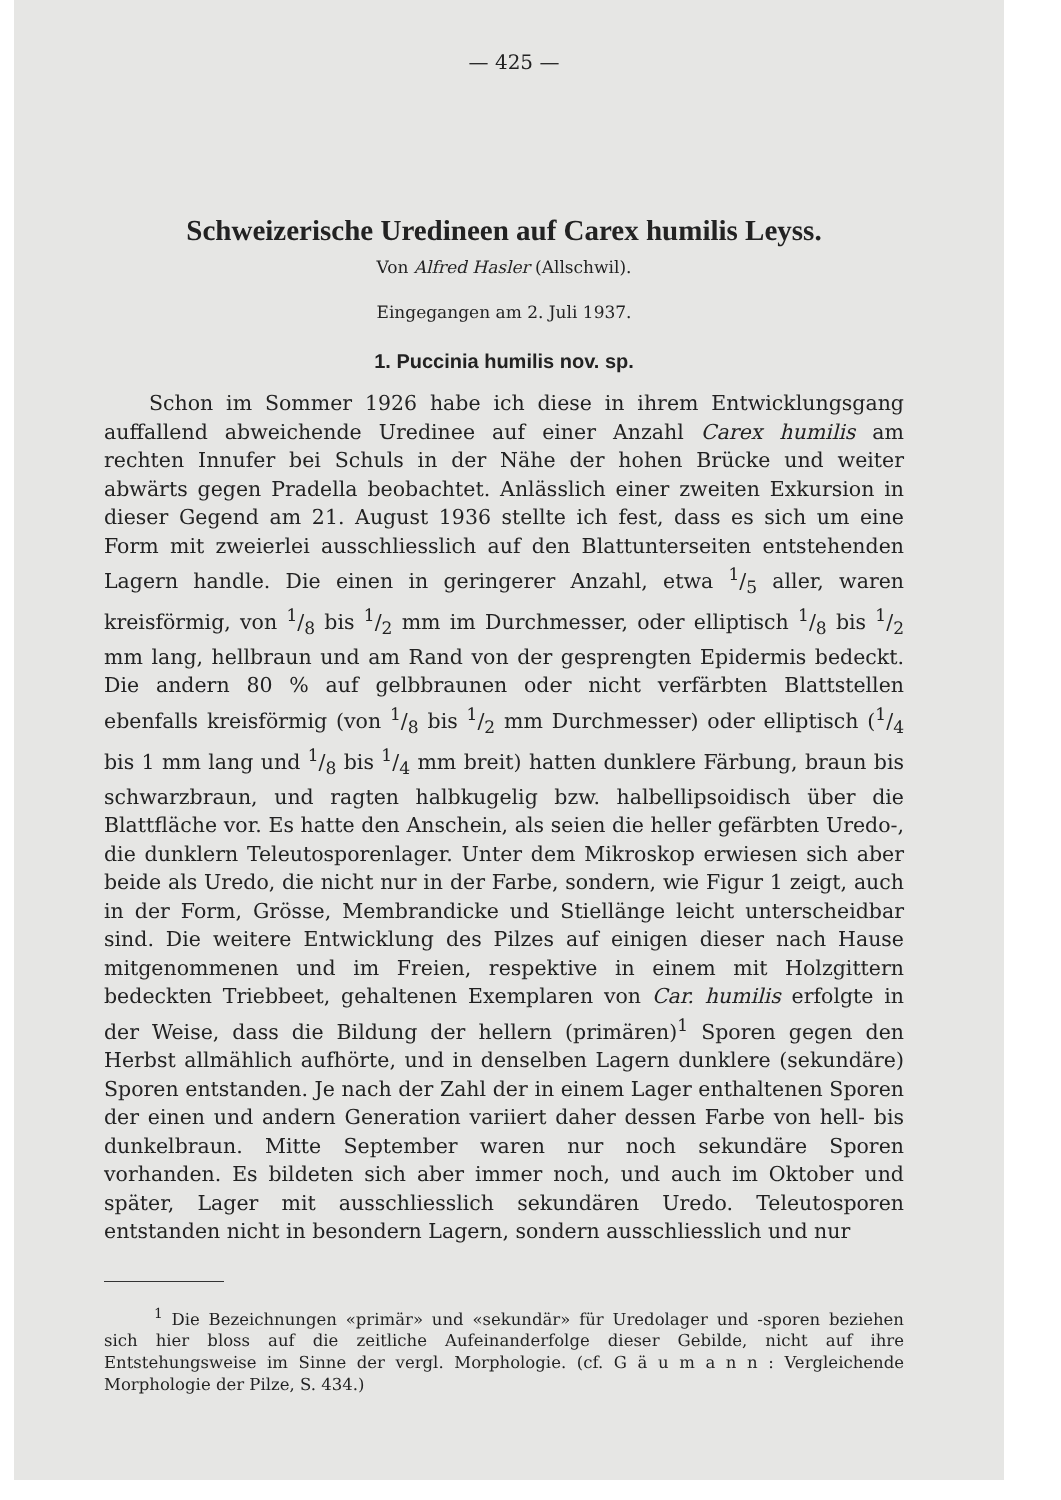— 425 —
Schweizerische Uredineen auf Carex humilis Leyss.
Von Alfred Hasler (Allschwil).
Eingegangen am 2. Juli 1937.
1. Puccinia humilis nov. sp.
Schon im Sommer 1926 habe ich diese in ihrem Entwicklungsgang auffallend abweichende Uredinee auf einer Anzahl Carex humilis am rechten Innufer bei Schuls in der Nähe der hohen Brücke und weiter abwärts gegen Pradella beobachtet. Anlässlich einer zweiten Exkursion in dieser Gegend am 21. August 1936 stellte ich fest, dass es sich um eine Form mit zweierlei ausschliesslich auf den Blattunterseiten entstehenden Lagern handle. Die einen in geringerer Anzahl, etwa 1/5 aller, waren kreisförmig, von 1/8 bis 1/2 mm im Durchmesser, oder elliptisch 1/8 bis 1/2 mm lang, hellbraun und am Rand von der gesprengten Epidermis bedeckt. Die andern 80 % auf gelbbraunen oder nicht verfärbten Blattstellen ebenfalls kreisförmig (von 1/8 bis 1/2 mm Durchmesser) oder elliptisch (1/4 bis 1 mm lang und 1/8 bis 1/4 mm breit) hatten dunklere Färbung, braun bis schwarzbraun, und ragten halbkugelig bzw. halbellipsoidisch über die Blattfläche vor. Es hatte den Anschein, als seien die heller gefärbten Uredo-, die dunklern Teleutosporenlager. Unter dem Mikroskop erwiesen sich aber beide als Uredo, die nicht nur in der Farbe, sondern, wie Figur 1 zeigt, auch in der Form, Grösse, Membrandicke und Stiellänge leicht unterscheidbar sind. Die weitere Entwicklung des Pilzes auf einigen dieser nach Hause mitgenommenen und im Freien, respektive in einem mit Holzgittern bedeckten Triebbeet, gehaltenen Exemplaren von Car. humilis erfolgte in der Weise, dass die Bildung der hellern (primären)<sup>1</sup> Sporen gegen den Herbst allmählich aufhörte, und in denselben Lagern dunklere (sekundäre) Sporen entstanden. Je nach der Zahl der in einem Lager enthaltenen Sporen der einen und andern Generation variiert daher dessen Farbe von hell- bis dunkelbraun. Mitte September waren nur noch sekundäre Sporen vorhanden. Es bildeten sich aber immer noch, und auch im Oktober und später, Lager mit ausschliesslich sekundären Uredo. Teleutosporen entstanden nicht in besondern Lagern, sondern ausschliesslich und nur
<sup>1</sup> Die Bezeichnungen «primär» und «sekundär» für Uredolager und -sporen beziehen sich hier bloss auf die zeitliche Aufeinanderfolge dieser Gebilde, nicht auf ihre Entstehungsweise im Sinne der vergl. Morphologie. (cf. G ä u m a n n : Vergleichende Morphologie der Pilze, S. 434.)